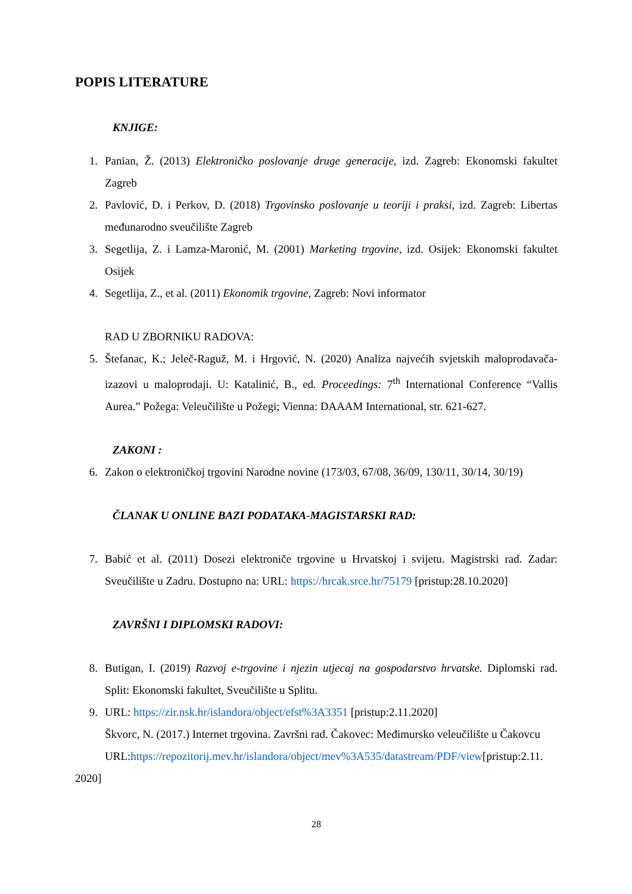POPIS LITERATURE
KNJIGE:
1. Panian, Ž. (2013) Elektroničko poslovanje druge generacije, izd. Zagreb: Ekonomski fakultet Zagreb
2. Pavlović, D. i Perkov, D. (2018) Trgovinsko poslovanje u teoriji i praksi, izd. Zagreb: Libertas međunarodno sveučilište Zagreb
3. Segetlija, Z. i Lamza-Maronić, M. (2001) Marketing trgovine, izd. Osijek: Ekonomski fakultet Osijek
4. Segetlija, Z., et al. (2011) Ekonomik trgovine, Zagreb: Novi informator
RAD U ZBORNIKU RADOVA:
5. Štefanac, K.; Jeleč-Raguž, M. i Hrgović, N. (2020) Analiza najvećih svjetskih maloprodavača-izazovi u maloprodaji. U: Katalinić, B., ed. Proceedings: 7<sup>th</sup> International Conference “Vallis Aurea.” Požega: Veleučilište u Požegi; Vienna: DAAAM International, str. 621-627.
ZAKONI :
6. Zakon o elektroničkoj trgovini Narodne novine (173/03, 67/08, 36/09, 130/11, 30/14, 30/19)
ČLANAK U ONLINE BAZI PODATAKA-MAGISTARSKI RAD:
7. Babić et al. (2011) Dosezi elektroniče trgovine u Hrvatskoj i svijetu. Magistrski rad. Zadar: Sveučilište u Zadru. Dostupno na: URL: https://hrcak.srce.hr/75179 [pristup:28.10.2020]
ZAVRŠNI I DIPLOMSKI RADOVI:
8. Butigan, I. (2019) Razvoj e-trgovine i njezin utjecaj na gospodarstvo hrvatske. Diplomski rad. Split: Ekonomski fakultet, Sveučilište u Splitu.
9. URL: https://zir.nsk.hr/islandora/object/efst%3A3351 [pristup:2.11.2020]
Škvorc, N. (2017.) Internet trgovina. Završni rad. Čakovec: Međimursko veleučilište u Čakovcu
URL:https://repozitorij.mev.hr/islandora/object/mev%3A535/datastream/PDF/view[pristup:2.11.
2020]
28